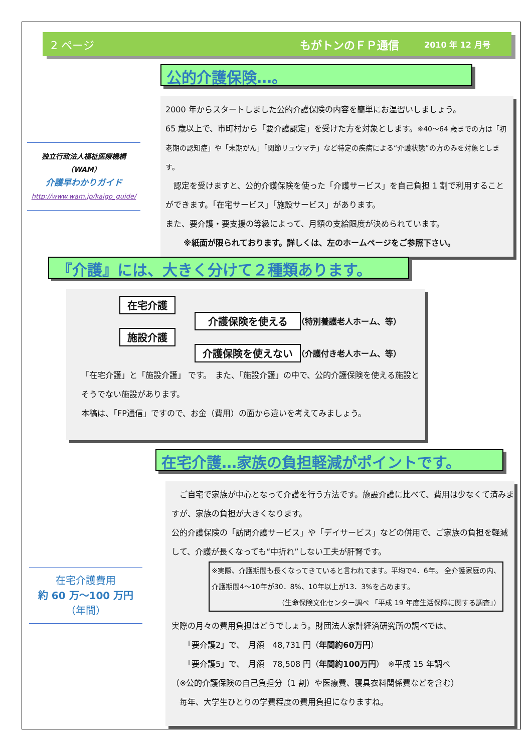2 ページ もがトンのＦＰ通信 2010 年 12 月号
公的介護保険…。
独立行政法人福祉医療機構
（WAM）
介護早わかりガイド
http://www.wam.jp/kaigo_guide/
2000 年からスタートしました公的介護保険の内容を簡単にお温習いしましょう。
65 歳以上で、市町村から「要介護認定」を受けた方を対象とします。※40～64 歳までの方は「初老期の認知症」や「末期がん」「関節リュウマチ」など特定の疾病による“介護状態”の方のみを対象とします。
　認定を受けますと、公的介護保険を使った「介護サービス」を自己負担 1 割で利用することができます。「在宅サービス」「施設サービス」があります。
また、要介護・要支援の等級によって、月額の支給限度が決められています。
※紙面が限られております。詳しくは、左のホームページをご参照下さい。
『介護』には、大きく分けて２種類あります。
在宅介護
施設介護
介護保険を使える （特別養護老人ホーム、等）
介護保険を使えない （介護付き老人ホーム、等）
「在宅介護」と「施設介護」 です。　また、「施設介護」の中で、公的介護保険を使える施設とそうでない施設があります。
本稿は、「FP通信」ですので、お金（費用）の面から違いを考えてみましょう。
在宅介護…家族の負担軽減がポイントです。
在宅介護費用
約 60 万～100 万円
（年間）
　ご自宅で家族が中心となって介護を行う方法です。施設介護に比べて、費用は少なくて済みますが、家族の負担が大きくなります。
公的介護保険の「訪問介護サービス」や「デイサービス」などの併用で、ご家族の負担を軽減して、介護が長くなっても“中折れ”しない工夫が肝腎です。
※実際、介護期間も長くなってきていると言われてます。平均で4．6年。 全介護家庭の内、介護期間4～10年が30．8%、10年以上が13．3%を占めます。
（生命保険文化センター調べ 「平成 19 年度生活保障に関する調査」）
実際の月々の費用負担はどうでしょう。財団法人家計経済研究所の調べでは、
　　「要介護2」で、　月額　48,731 円（年間約60万円）
　　「要介護5」で、　月額　78,508 円（年間約100万円）　※平成 15 年調べ
（※公的介護保険の自己負担分（1 割）や医療費、寝具衣料関係費などを含む）
　毎年、大学生ひとりの学費程度の費用負担になりますね。